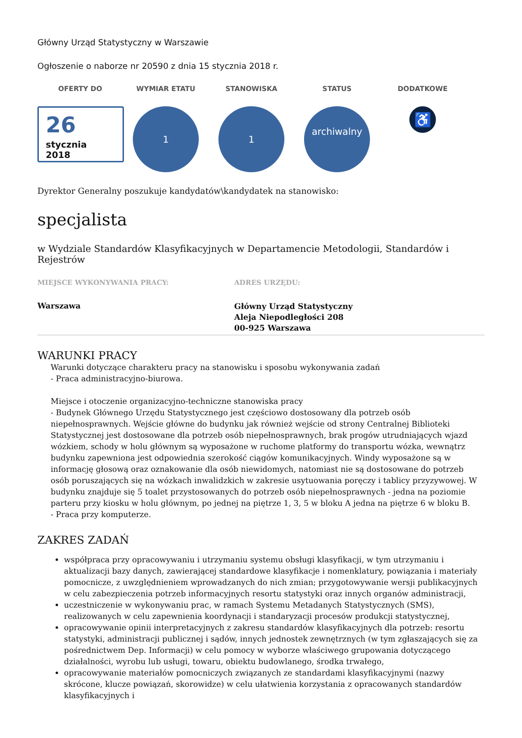Główny Urząd Statystyczny w Warszawie
Ogłoszenie o naborze nr 20590 z dnia 15 stycznia 2018 r.
OFERTY DO
26
stycznia
2018
WYMIAR ETATU
1
STANOWISKA
1
STATUS
archiwalny
DODATKOWE
♿
Dyrektor Generalny poszukuje kandydatów\kandydatek na stanowisko:
specjalista
w Wydziale Standardów Klasyfikacyjnych w Departamencie Metodologii, Standardów i Rejestrów
MIEJSCE WYKONYWANIA PRACY:
Warszawa
ADRES URZĘDU:
Główny Urząd Statystyczny
Aleja Niepodległości 208
00-925 Warszawa
WARUNKI PRACY
Warunki dotyczące charakteru pracy na stanowisku i sposobu wykonywania zadań
- Praca administracyjno-biurowa.
Miejsce i otoczenie organizacyjno-techniczne stanowiska pracy
- Budynek Głównego Urzędu Statystycznego jest częściowo dostosowany dla potrzeb osób niepełnosprawnych. Wejście główne do budynku jak również wejście od strony Centralnej Biblioteki Statystycznej jest dostosowane dla potrzeb osób niepełnosprawnych, brak progów utrudniających wjazd wózkiem, schody w holu głównym są wyposażone w ruchome platformy do transportu wózka, wewnątrz budynku zapewniona jest odpowiednia szerokość ciągów komunikacyjnych. Windy wyposażone są w informację głosową oraz oznakowanie dla osób niewidomych, natomiast nie są dostosowane do potrzeb osób poruszających się na wózkach inwalidzkich w zakresie usytuowania poręczy i tablicy przyzywowej. W budynku znajduje się 5 toalet przystosowanych do potrzeb osób niepełnosprawnych - jedna na poziomie parteru przy kiosku w holu głównym, po jednej na piętrze 1, 3, 5 w bloku A jedna na piętrze 6 w bloku B.
- Praca przy komputerze.
ZAKRES ZADAŃ
współpraca przy opracowywaniu i utrzymaniu systemu obsługi klasyfikacji, w tym utrzymaniu i aktualizacji bazy danych, zawierającej standardowe klasyfikacje i nomenklatury, powiązania i materiały pomocnicze, z uwzględnieniem wprowadzanych do nich zmian; przygotowywanie wersji publikacyjnych w celu zabezpieczenia potrzeb informacyjnych resortu statystyki oraz innych organów administracji,
uczestniczenie w wykonywaniu prac, w ramach Systemu Metadanych Statystycznych (SMS), realizowanych w celu zapewnienia koordynacji i standaryzacji procesów produkcji statystycznej,
opracowywanie opinii interpretacyjnych z zakresu standardów klasyfikacyjnych dla potrzeb: resortu statystyki, administracji publicznej i sądów, innych jednostek zewnętrznych (w tym zgłaszających się za pośrednictwem Dep. Informacji) w celu pomocy w wyborze właściwego grupowania dotyczącego działalności, wyrobu lub usługi, towaru, obiektu budowlanego, środka trwałego,
opracowywanie materiałów pomocniczych związanych ze standardami klasyfikacyjnymi (nazwy skrócone, klucze powiązań, skorowidze) w celu ułatwienia korzystania z opracowanych standardów klasyfikacyjnych i